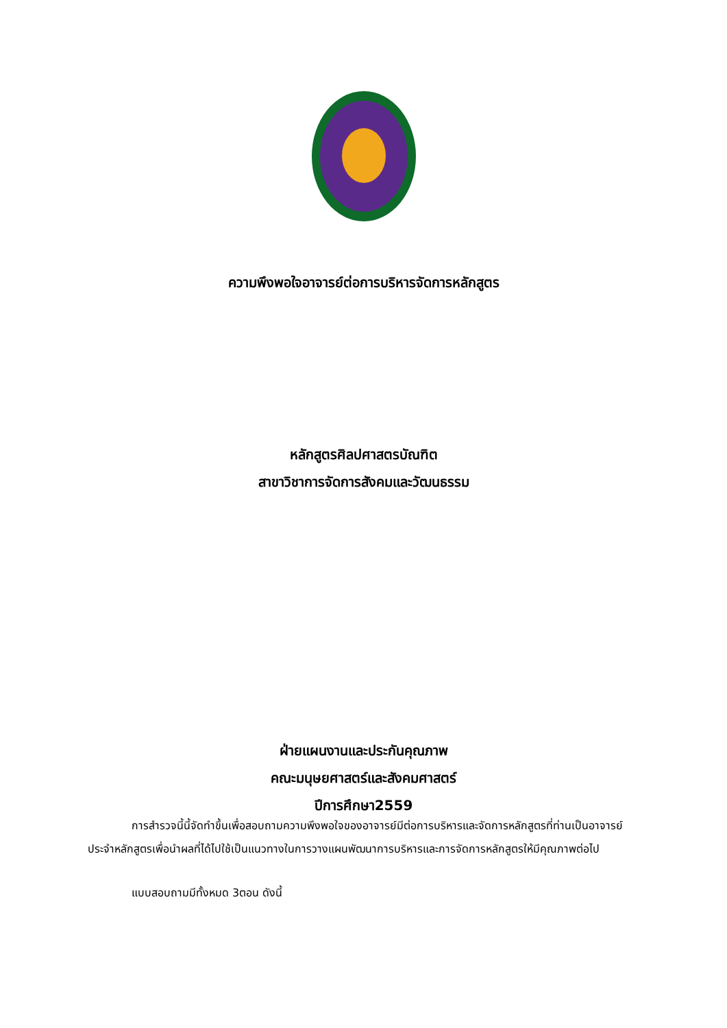ความพึงพอใจอาจารย์ต่อการบริหารจัดการหลักสูตร
หลักสูตรศิลปศาสตรบัณฑิต
สาขาวิชาการจัดการสังคมและวัฒนธรรม
ฝ่ายแผนงานและประกันคุณภาพ
คณะมนุษยศาสตร์และสังคมศาสตร์
ปีการศึกษา2559
การสำรวจนี้นี้จัดทำขึ้นเพื่อสอบถามความพึงพอใจของอาจารย์มีต่อการบริหารและจัดการหลักสูตรที่ท่านเป็นอาจารย์ประจำหลักสูตรเพื่อนำผลที่ได้ไปใช้เป็นแนวทางในการวางแผนพัฒนาการบริหารและการจัดการหลักสูตรให้มีคุณภาพต่อไป
แบบสอบถามมีทั้งหมด 3ตอน ดังนี้